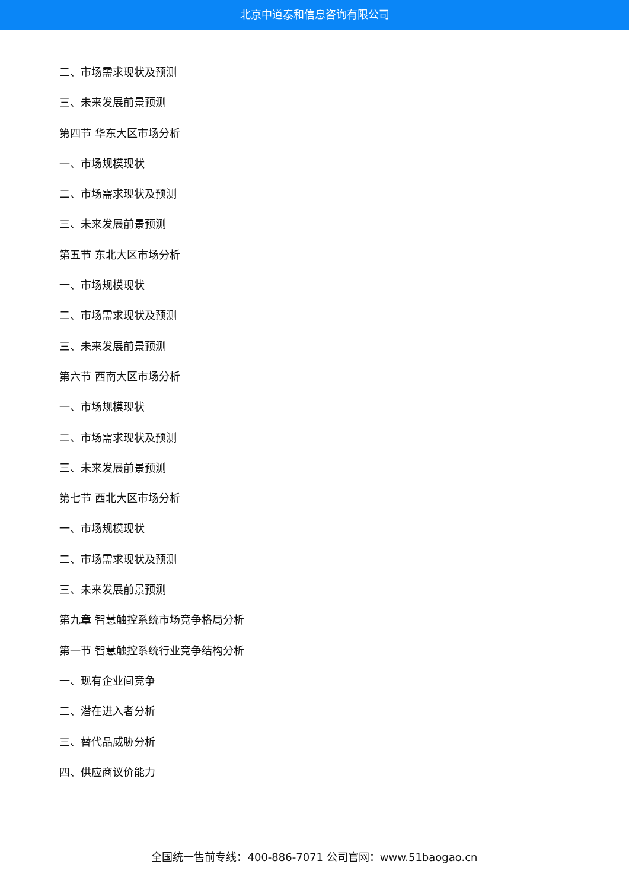北京中道泰和信息咨询有限公司
二、市场需求现状及预测
三、未来发展前景预测
第四节 华东大区市场分析
一、市场规模现状
二、市场需求现状及预测
三、未来发展前景预测
第五节 东北大区市场分析
一、市场规模现状
二、市场需求现状及预测
三、未来发展前景预测
第六节 西南大区市场分析
一、市场规模现状
二、市场需求现状及预测
三、未来发展前景预测
第七节 西北大区市场分析
一、市场规模现状
二、市场需求现状及预测
三、未来发展前景预测
第九章 智慧触控系统市场竞争格局分析
第一节 智慧触控系统行业竞争结构分析
一、现有企业间竞争
二、潜在进入者分析
三、替代品威胁分析
四、供应商议价能力
全国统一售前专线：400-886-7071 公司官网：www.51baogao.cn